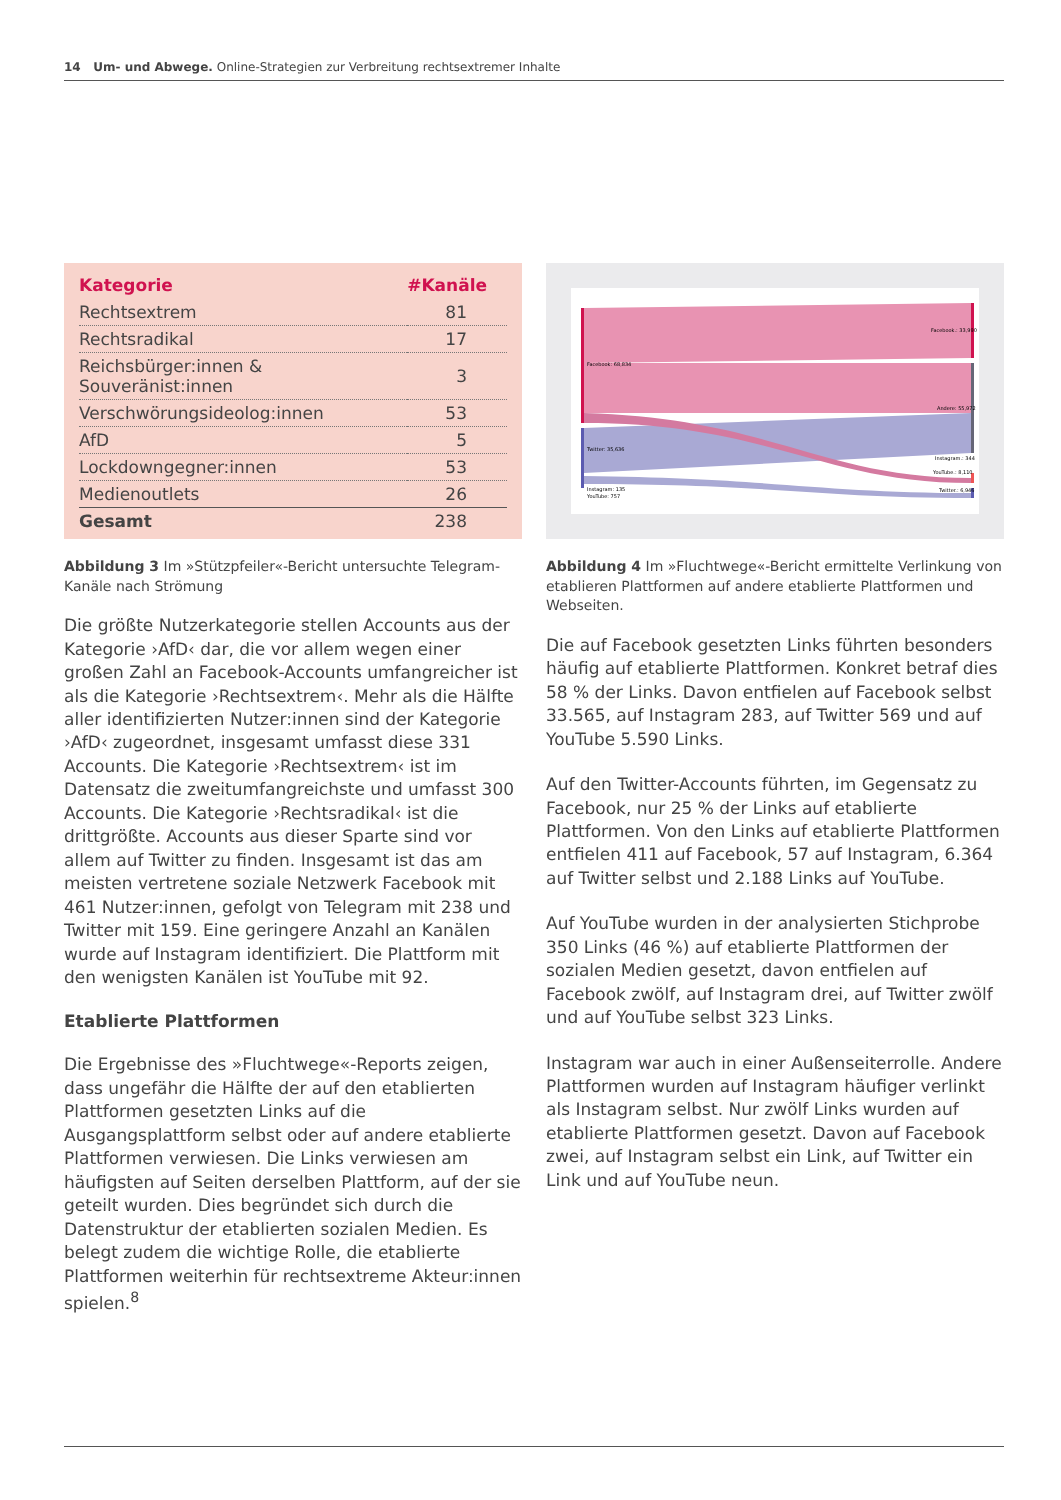14 Um- und Abwege. Online-Strategien zur Verbreitung rechtsextremer Inhalte
| Kategorie | #Kanäle |
| --- | --- |
| Rechtsextrem | 81 |
| Rechtsradikal | 17 |
| Reichsbürger:innen & Souveränist:innen | 3 |
| Verschwörungsideolog:innen | 53 |
| AfD | 5 |
| Lockdowngegner:innen | 53 |
| Medienoutlets | 26 |
| Gesamt | 238 |
Abbildung 3 Im »Stützpfeiler«-Bericht untersuchte Telegram-Kanäle nach Strömung
Die größte Nutzerkategorie stellen Accounts aus der Kategorie ›AfD‹ dar, die vor allem wegen einer großen Zahl an Facebook-Accounts umfangreicher ist als die Kategorie ›Rechtsextrem‹. Mehr als die Hälfte aller identifizierten Nutzer:innen sind der Kategorie ›AfD‹ zugeordnet, insgesamt umfasst diese 331 Accounts. Die Kategorie ›Rechtsextrem‹ ist im Datensatz die zweitumfangreichste und umfasst 300 Accounts. Die Kategorie ›Rechtsradikal‹ ist die drittgrößte. Accounts aus dieser Sparte sind vor allem auf Twitter zu finden. Insgesamt ist das am meisten vertretene soziale Netzwerk Facebook mit 461 Nutzer:innen, gefolgt von Telegram mit 238 und Twitter mit 159. Eine geringere Anzahl an Kanälen wurde auf Instagram identifiziert. Die Plattform mit den wenigsten Kanälen ist YouTube mit 92.
Etablierte Plattformen
Die Ergebnisse des »Fluchtwege«-Reports zeigen, dass ungefähr die Hälfte der auf den etablierten Plattformen gesetzten Links auf die Ausgangsplattform selbst oder auf andere etablierte Plattformen verwiesen. Die Links verwiesen am häufigsten auf Seiten derselben Plattform, auf der sie geteilt wurden. Dies begründet sich durch die Datenstruktur der etablierten sozialen Medien. Es belegt zudem die wichtige Rolle, die etablierte Plattformen weiterhin für rechtsextreme Akteur:innen spielen.<sup>8</sup>
Facebook: 68,834
Twitter: 35,636
Instagram: 135
YouTube: 757
Facebook.: 33,990
Andere: 55,972
Instagram.: 344
YouTube.: 8,110
Twitter.: 6,946
Abbildung 4 Im »Fluchtwege«-Bericht ermittelte Verlinkung von etablieren Plattformen auf andere etablierte Plattformen und Webseiten.
Die auf Facebook gesetzten Links führten besonders häufig auf etablierte Plattformen. Konkret betraf dies 58 % der Links. Davon entfielen auf Facebook selbst 33.565, auf Instagram 283, auf Twitter 569 und auf YouTube 5.590 Links.
Auf den Twitter-Accounts führten, im Gegensatz zu Facebook, nur 25 % der Links auf etablierte Plattformen. Von den Links auf etablierte Plattformen entfielen 411 auf Facebook, 57 auf Instagram, 6.364 auf Twitter selbst und 2.188 Links auf YouTube.
Auf YouTube wurden in der analysierten Stichprobe 350 Links (46 %) auf etablierte Plattformen der sozialen Medien gesetzt, davon entfielen auf Facebook zwölf, auf Instagram drei, auf Twitter zwölf und auf YouTube selbst 323 Links.
Instagram war auch in einer Außenseiterrolle. Andere Plattformen wurden auf Instagram häufiger verlinkt als Instagram selbst. Nur zwölf Links wurden auf etablierte Plattformen gesetzt. Davon auf Facebook zwei, auf Instagram selbst ein Link, auf Twitter ein Link und auf YouTube neun.